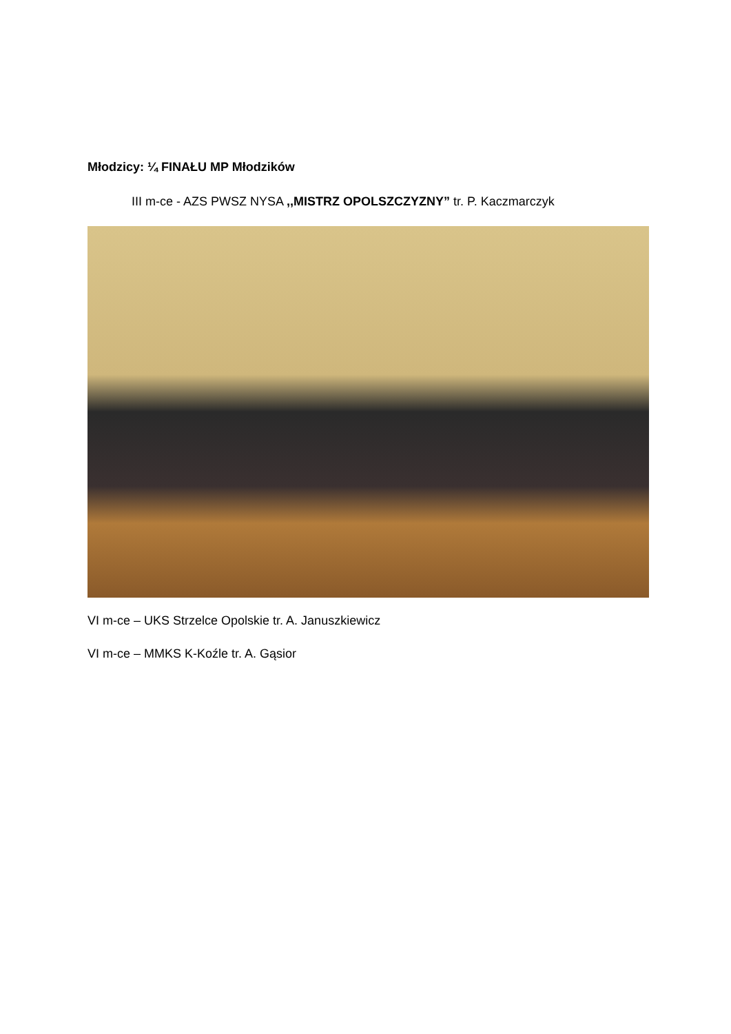Młodzicy: ¼ FINAŁU MP Młodzików
III m-ce - AZS PWSZ NYSA ,,MISTRZ OPOLSZCZYZNY” tr. P. Kaczmarczyk
VI m-ce – UKS Strzelce Opolskie tr. A. Januszkiewicz
VI m-ce – MMKS K-Koźle tr. A. Gąsior